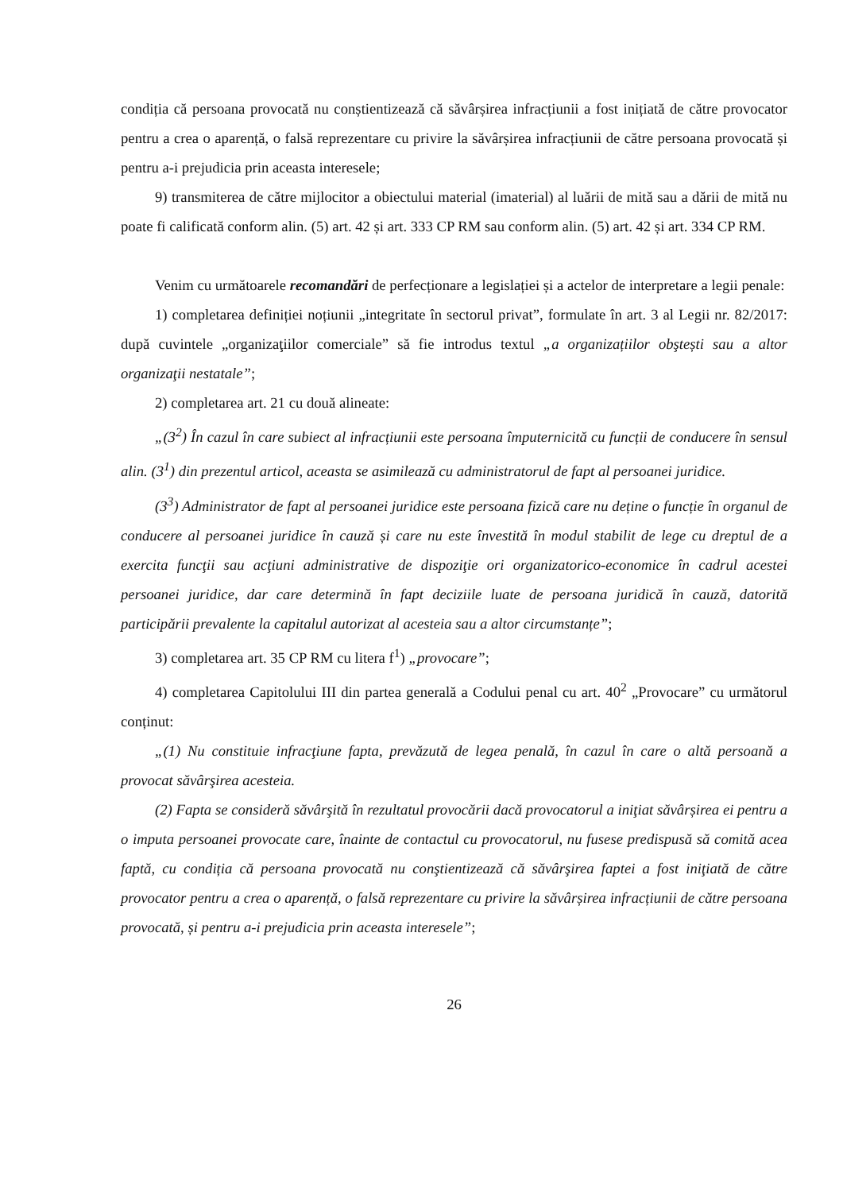condiția că persoana provocată nu conștientizează că săvârșirea infracțiunii a fost inițiată de către provocator pentru a crea o aparență, o falsă reprezentare cu privire la săvârșirea infracțiunii de către persoana provocată și pentru a-i prejudicia prin aceasta interesele;
9) transmiterea de către mijlocitor a obiectului material (imaterial) al luării de mită sau a dării de mită nu poate fi calificată conform alin. (5) art. 42 și art. 333 CP RM sau conform alin. (5) art. 42 și art. 334 CP RM.
Venim cu următoarele recomandări de perfecționare a legislației și a actelor de interpretare a legii penale:
1) completarea definiției noțiunii „integritate în sectorul privat”, formulate în art. 3 al Legii nr. 82/2017: după cuvintele „organizaţiilor comerciale” să fie introdus textul „a organizațiilor obştești sau a altor organizaţii nestatale”;
2) completarea art. 21 cu două alineate:
„(3<sup>2</sup>) În cazul în care subiect al infracțiunii este persoana împuternicită cu funcții de conducere în sensul alin. (3<sup>1</sup>) din prezentul articol, aceasta se asimilează cu administratorul de fapt al persoanei juridice.
(3<sup>3</sup>) Administrator de fapt al persoanei juridice este persoana fizică care nu deține o funcție în organul de conducere al persoanei juridice în cauză și care nu este învestită în modul stabilit de lege cu dreptul de a exercita funcţii sau acţiuni administrative de dispoziţie ori organizatorico-economice în cadrul acestei persoanei juridice, dar care determină în fapt deciziile luate de persoana juridică în cauză, datorită participării prevalente la capitalul autorizat al acesteia sau a altor circumstanțe”;
3) completarea art. 35 CP RM cu litera f<sup>1</sup>) „provocare”;
4) completarea Capitolului III din partea generală a Codului penal cu art. 40<sup>2</sup> „Provocare” cu următorul conținut:
„(1) Nu constituie infracţiune fapta, prevăzută de legea penală, în cazul în care o altă persoană a provocat săvârşirea acesteia.
(2) Fapta se consideră săvârşită în rezultatul provocării dacă provocatorul a iniţiat săvârșirea ei pentru a o imputa persoanei provocate care, înainte de contactul cu provocatorul, nu fusese predispusă să comită acea faptă, cu condiția că persoana provocată nu conştientizează că săvârşirea faptei a fost iniţiată de către provocator pentru a crea o aparență, o falsă reprezentare cu privire la săvârșirea infracțiunii de către persoana provocată, și pentru a-i prejudicia prin aceasta interesele”;
26